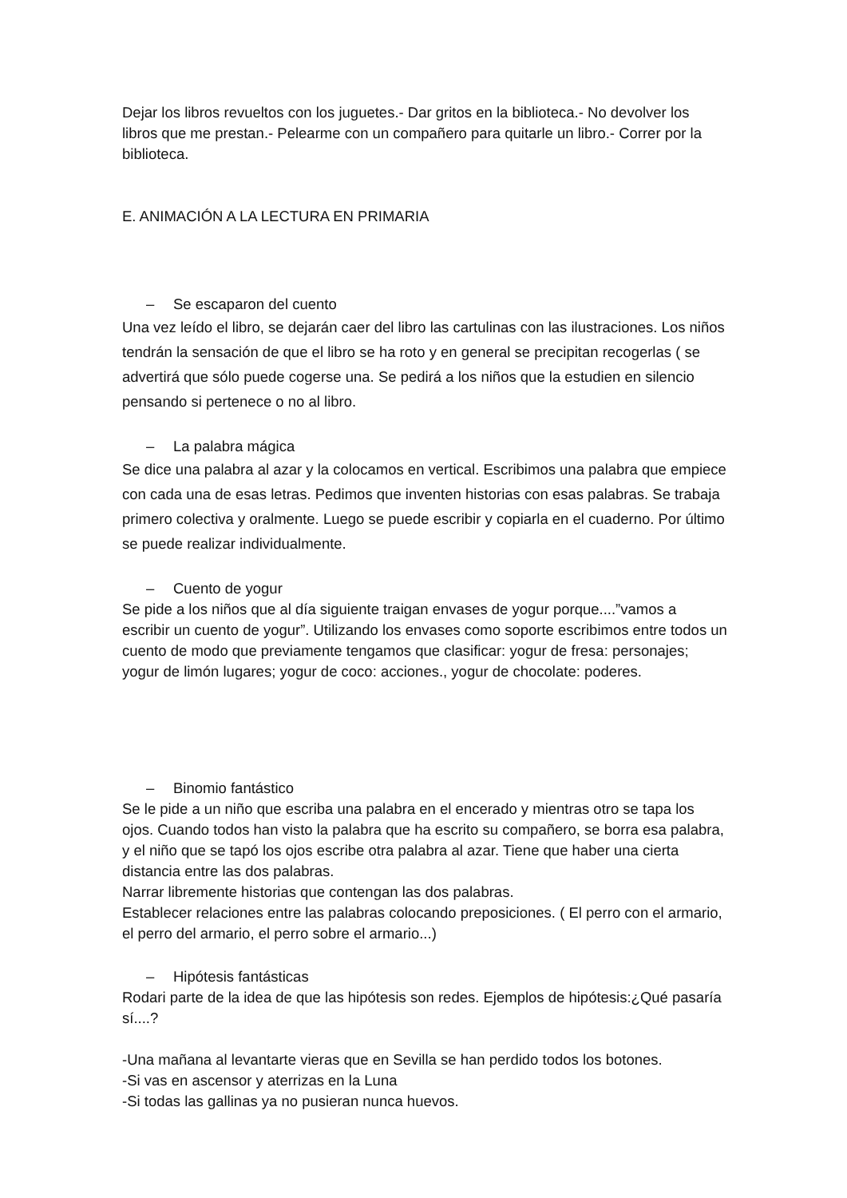Dejar los libros revueltos con los juguetes.- Dar gritos en la biblioteca.- No devolver los libros que me prestan.- Pelearme con un compañero para quitarle un libro.- Correr por la biblioteca.
E. ANIMACIÓN A LA LECTURA EN PRIMARIA
– Se escaparon del cuento
Una vez leído el libro, se dejarán caer del libro las cartulinas con las ilustraciones. Los niños tendrán la sensación de que el libro se ha roto y en general se precipitan recogerlas ( se advertirá que sólo puede cogerse una. Se pedirá a los niños que la estudien en silencio pensando si pertenece o no al libro.
– La palabra mágica
Se dice una palabra al azar y la colocamos en vertical. Escribimos una palabra que empiece con cada una de esas letras. Pedimos que inventen historias con esas palabras. Se trabaja primero colectiva y oralmente. Luego se puede escribir y copiarla en el cuaderno. Por último se puede realizar individualmente.
– Cuento de yogur
Se pide a los niños que al día siguiente traigan envases de yogur porque....”vamos a escribir un cuento de yogur”. Utilizando los envases como soporte escribimos entre todos un cuento de modo que previamente tengamos que clasificar: yogur de fresa: personajes; yogur de limón lugares; yogur de coco: acciones., yogur de chocolate: poderes.
– Binomio fantástico
Se le pide a un niño que escriba una palabra en el encerado y mientras otro se tapa los ojos. Cuando todos han visto la palabra que ha escrito su compañero, se borra esa palabra, y el niño que se tapó los ojos escribe otra palabra al azar. Tiene que haber una cierta distancia entre las dos palabras.
Narrar libremente historias que contengan las dos palabras.
Establecer relaciones entre las palabras colocando preposiciones. ( El perro con el armario, el perro del armario, el perro sobre el armario...)
– Hipótesis fantásticas
Rodari parte de la idea de que las hipótesis son redes. Ejemplos de hipótesis:¿Qué pasaría sí....?
-Una mañana al levantarte vieras que en Sevilla se han perdido todos los botones.
-Si vas en ascensor y aterrizas en la Luna
-Si todas las gallinas ya no pusieran nunca huevos.